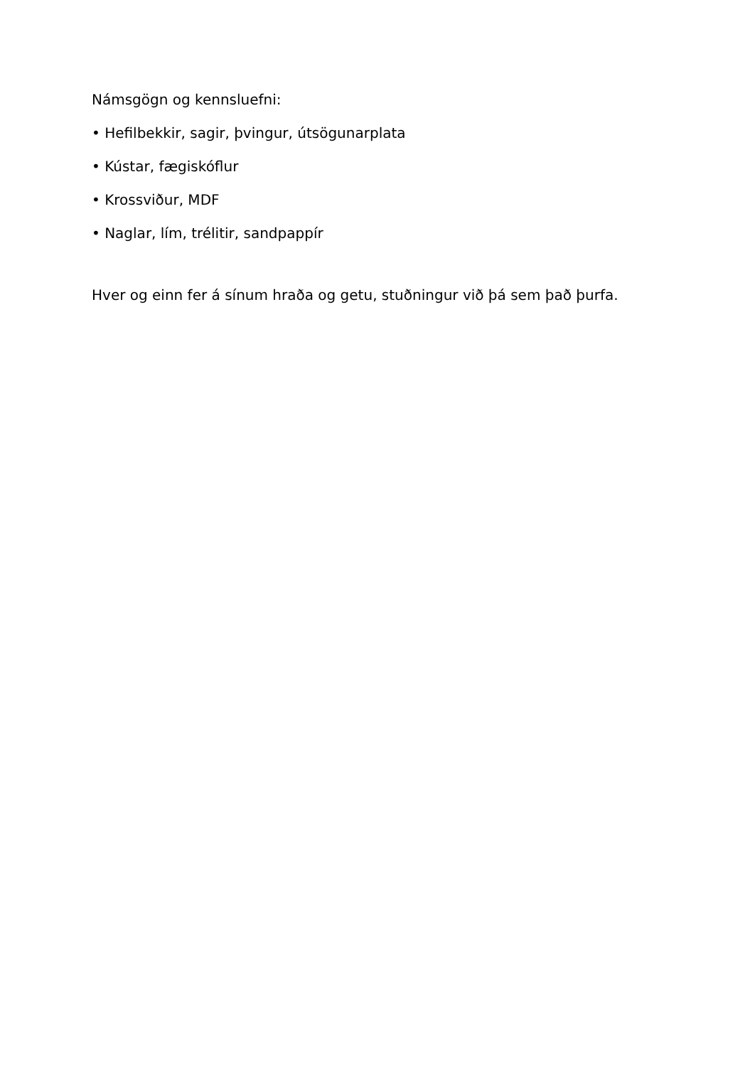Námsgögn og kennsluefni:
• Hefilbekkir, sagir, þvingur, útsögunarplata
• Kústar, fægiskóflur
• Krossviður, MDF
• Naglar, lím, trélitir, sandpappír
Hver og einn fer á sínum hraða og getu, stuðningur við þá sem það þurfa.